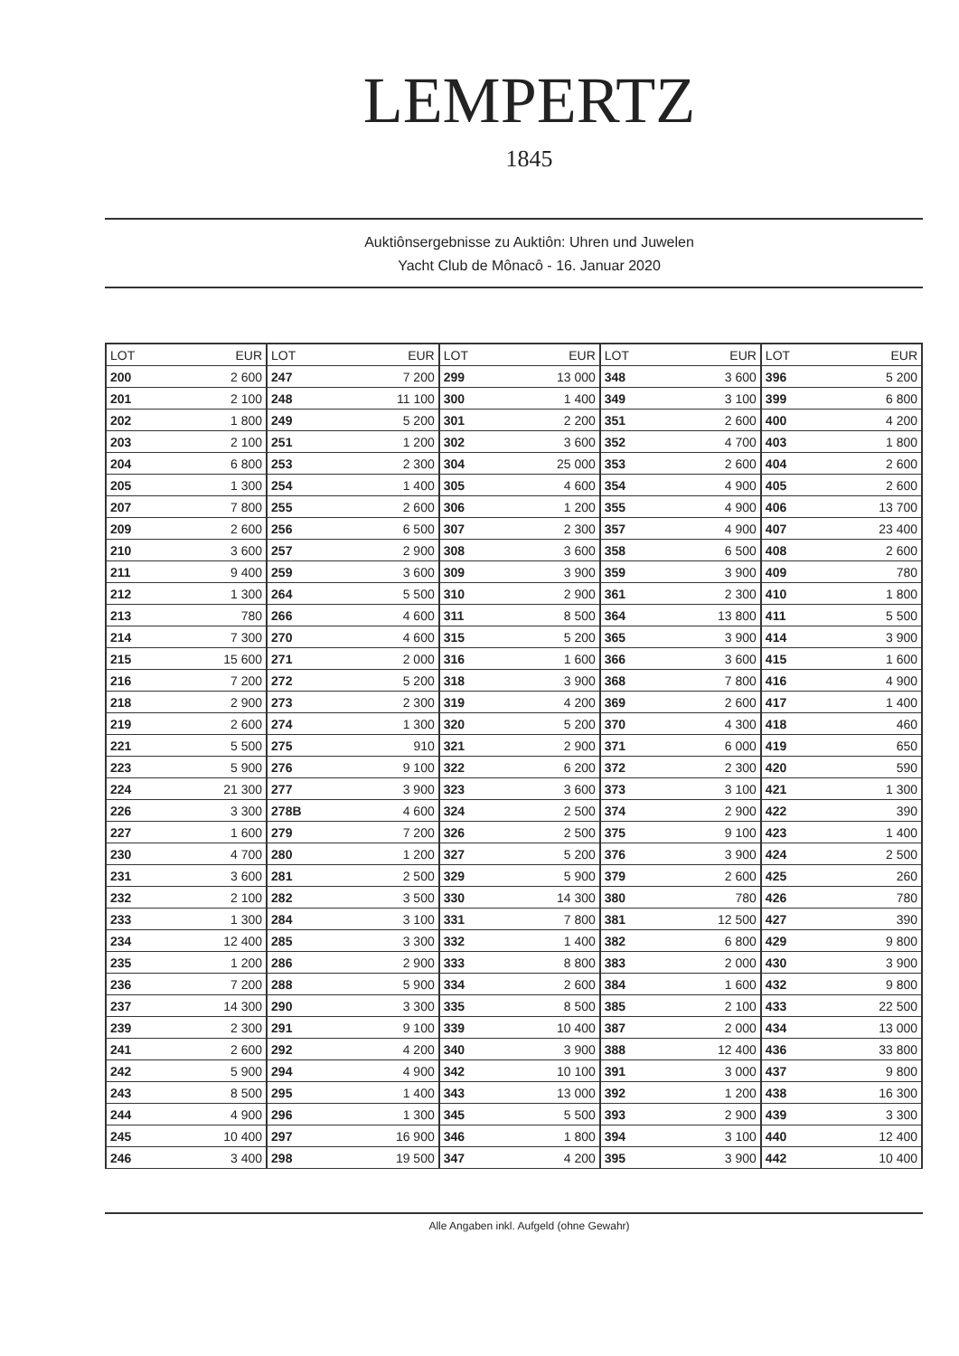LEMPERTZ
1845
Auktiônsergebnisse zu Auktiôn: Uhren und Juwelen
Yacht Club de Mônacô - 16. Januar 2020
| LOT | EUR | LOT | EUR | LOT | EUR | LOT | EUR | LOT | EUR |
| --- | --- | --- | --- | --- | --- | --- | --- | --- | --- |
| 200 | 2 600 | 247 | 7 200 | 299 | 13 000 | 348 | 3 600 | 396 | 5 200 |
| 201 | 2 100 | 248 | 11 100 | 300 | 1 400 | 349 | 3 100 | 399 | 6 800 |
| 202 | 1 800 | 249 | 5 200 | 301 | 2 200 | 351 | 2 600 | 400 | 4 200 |
| 203 | 2 100 | 251 | 1 200 | 302 | 3 600 | 352 | 4 700 | 403 | 1 800 |
| 204 | 6 800 | 253 | 2 300 | 304 | 25 000 | 353 | 2 600 | 404 | 2 600 |
| 205 | 1 300 | 254 | 1 400 | 305 | 4 600 | 354 | 4 900 | 405 | 2 600 |
| 207 | 7 800 | 255 | 2 600 | 306 | 1 200 | 355 | 4 900 | 406 | 13 700 |
| 209 | 2 600 | 256 | 6 500 | 307 | 2 300 | 357 | 4 900 | 407 | 23 400 |
| 210 | 3 600 | 257 | 2 900 | 308 | 3 600 | 358 | 6 500 | 408 | 2 600 |
| 211 | 9 400 | 259 | 3 600 | 309 | 3 900 | 359 | 3 900 | 409 | 780 |
| 212 | 1 300 | 264 | 5 500 | 310 | 2 900 | 361 | 2 300 | 410 | 1 800 |
| 213 | 780 | 266 | 4 600 | 311 | 8 500 | 364 | 13 800 | 411 | 5 500 |
| 214 | 7 300 | 270 | 4 600 | 315 | 5 200 | 365 | 3 900 | 414 | 3 900 |
| 215 | 15 600 | 271 | 2 000 | 316 | 1 600 | 366 | 3 600 | 415 | 1 600 |
| 216 | 7 200 | 272 | 5 200 | 318 | 3 900 | 368 | 7 800 | 416 | 4 900 |
| 218 | 2 900 | 273 | 2 300 | 319 | 4 200 | 369 | 2 600 | 417 | 1 400 |
| 219 | 2 600 | 274 | 1 300 | 320 | 5 200 | 370 | 4 300 | 418 | 460 |
| 221 | 5 500 | 275 | 910 | 321 | 2 900 | 371 | 6 000 | 419 | 650 |
| 223 | 5 900 | 276 | 9 100 | 322 | 6 200 | 372 | 2 300 | 420 | 590 |
| 224 | 21 300 | 277 | 3 900 | 323 | 3 600 | 373 | 3 100 | 421 | 1 300 |
| 226 | 3 300 | 278B | 4 600 | 324 | 2 500 | 374 | 2 900 | 422 | 390 |
| 227 | 1 600 | 279 | 7 200 | 326 | 2 500 | 375 | 9 100 | 423 | 1 400 |
| 230 | 4 700 | 280 | 1 200 | 327 | 5 200 | 376 | 3 900 | 424 | 2 500 |
| 231 | 3 600 | 281 | 2 500 | 329 | 5 900 | 379 | 2 600 | 425 | 260 |
| 232 | 2 100 | 282 | 3 500 | 330 | 14 300 | 380 | 780 | 426 | 780 |
| 233 | 1 300 | 284 | 3 100 | 331 | 7 800 | 381 | 12 500 | 427 | 390 |
| 234 | 12 400 | 285 | 3 300 | 332 | 1 400 | 382 | 6 800 | 429 | 9 800 |
| 235 | 1 200 | 286 | 2 900 | 333 | 8 800 | 383 | 2 000 | 430 | 3 900 |
| 236 | 7 200 | 288 | 5 900 | 334 | 2 600 | 384 | 1 600 | 432 | 9 800 |
| 237 | 14 300 | 290 | 3 300 | 335 | 8 500 | 385 | 2 100 | 433 | 22 500 |
| 239 | 2 300 | 291 | 9 100 | 339 | 10 400 | 387 | 2 000 | 434 | 13 000 |
| 241 | 2 600 | 292 | 4 200 | 340 | 3 900 | 388 | 12 400 | 436 | 33 800 |
| 242 | 5 900 | 294 | 4 900 | 342 | 10 100 | 391 | 3 000 | 437 | 9 800 |
| 243 | 8 500 | 295 | 1 400 | 343 | 13 000 | 392 | 1 200 | 438 | 16 300 |
| 244 | 4 900 | 296 | 1 300 | 345 | 5 500 | 393 | 2 900 | 439 | 3 300 |
| 245 | 10 400 | 297 | 16 900 | 346 | 1 800 | 394 | 3 100 | 440 | 12 400 |
| 246 | 3 400 | 298 | 19 500 | 347 | 4 200 | 395 | 3 900 | 442 | 10 400 |
Alle Angaben inkl. Aufgeld (ohne Gewahr)